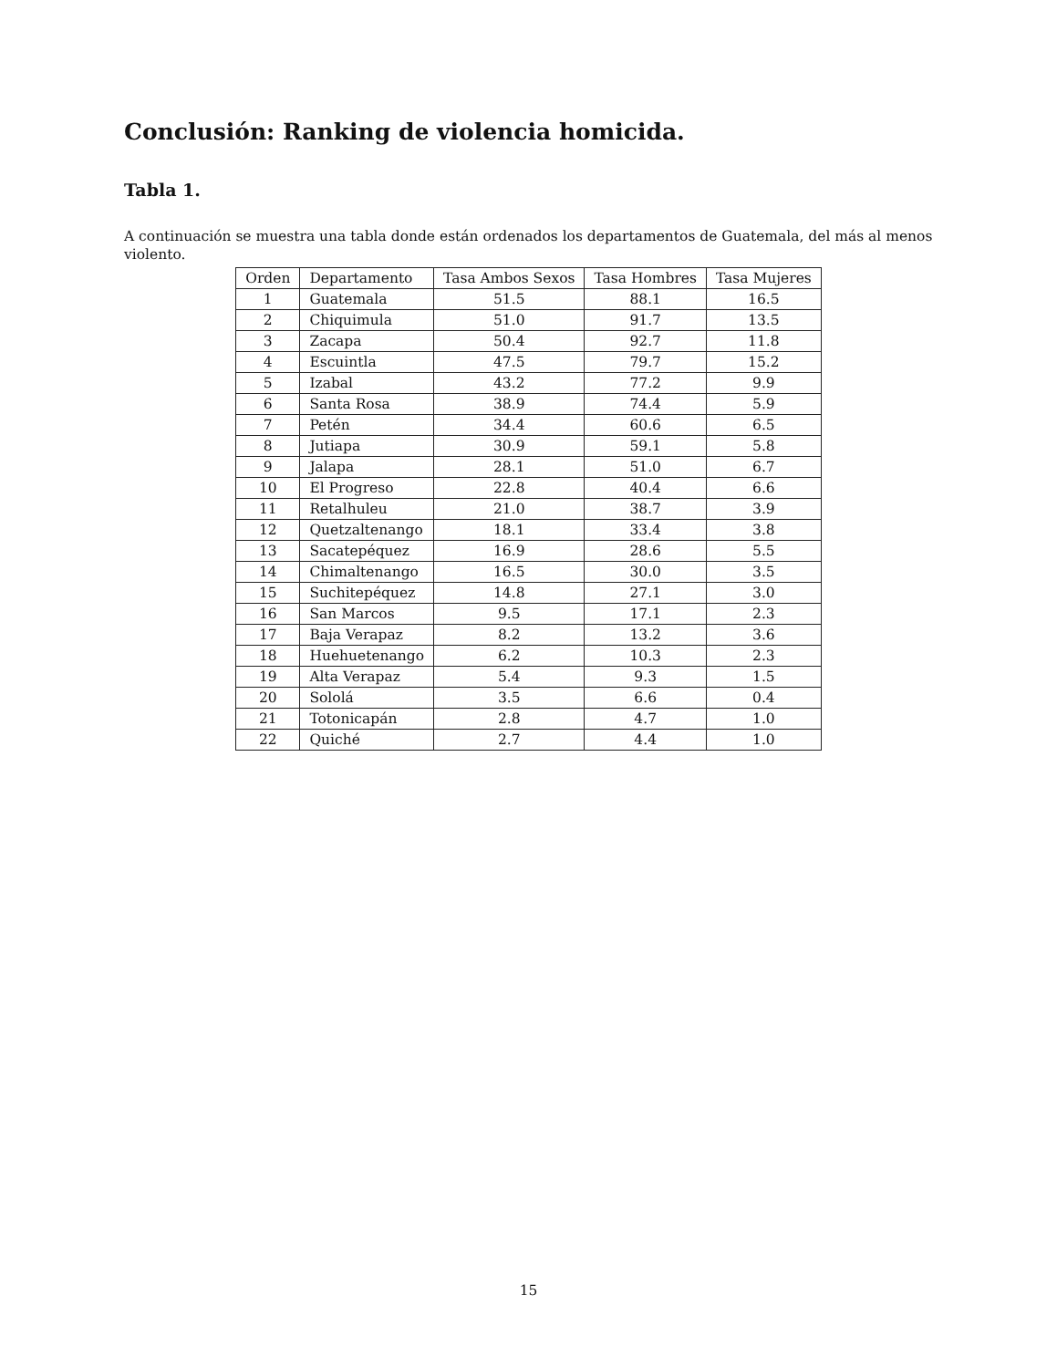Conclusión: Ranking de violencia homicida.
Tabla 1.
A continuación se muestra una tabla donde están ordenados los departamentos de Guatemala, del más al menos violento.
| Orden | Departamento | Tasa Ambos Sexos | Tasa Hombres | Tasa Mujeres |
| --- | --- | --- | --- | --- |
| 1 | Guatemala | 51.5 | 88.1 | 16.5 |
| 2 | Chiquimula | 51.0 | 91.7 | 13.5 |
| 3 | Zacapa | 50.4 | 92.7 | 11.8 |
| 4 | Escuintla | 47.5 | 79.7 | 15.2 |
| 5 | Izabal | 43.2 | 77.2 | 9.9 |
| 6 | Santa Rosa | 38.9 | 74.4 | 5.9 |
| 7 | Petén | 34.4 | 60.6 | 6.5 |
| 8 | Jutiapa | 30.9 | 59.1 | 5.8 |
| 9 | Jalapa | 28.1 | 51.0 | 6.7 |
| 10 | El Progreso | 22.8 | 40.4 | 6.6 |
| 11 | Retalhuleu | 21.0 | 38.7 | 3.9 |
| 12 | Quetzaltenango | 18.1 | 33.4 | 3.8 |
| 13 | Sacatepéquez | 16.9 | 28.6 | 5.5 |
| 14 | Chimaltenango | 16.5 | 30.0 | 3.5 |
| 15 | Suchitepéquez | 14.8 | 27.1 | 3.0 |
| 16 | San Marcos | 9.5 | 17.1 | 2.3 |
| 17 | Baja Verapaz | 8.2 | 13.2 | 3.6 |
| 18 | Huehuetenango | 6.2 | 10.3 | 2.3 |
| 19 | Alta Verapaz | 5.4 | 9.3 | 1.5 |
| 20 | Sololá | 3.5 | 6.6 | 0.4 |
| 21 | Totonicapán | 2.8 | 4.7 | 1.0 |
| 22 | Quiché | 2.7 | 4.4 | 1.0 |
15